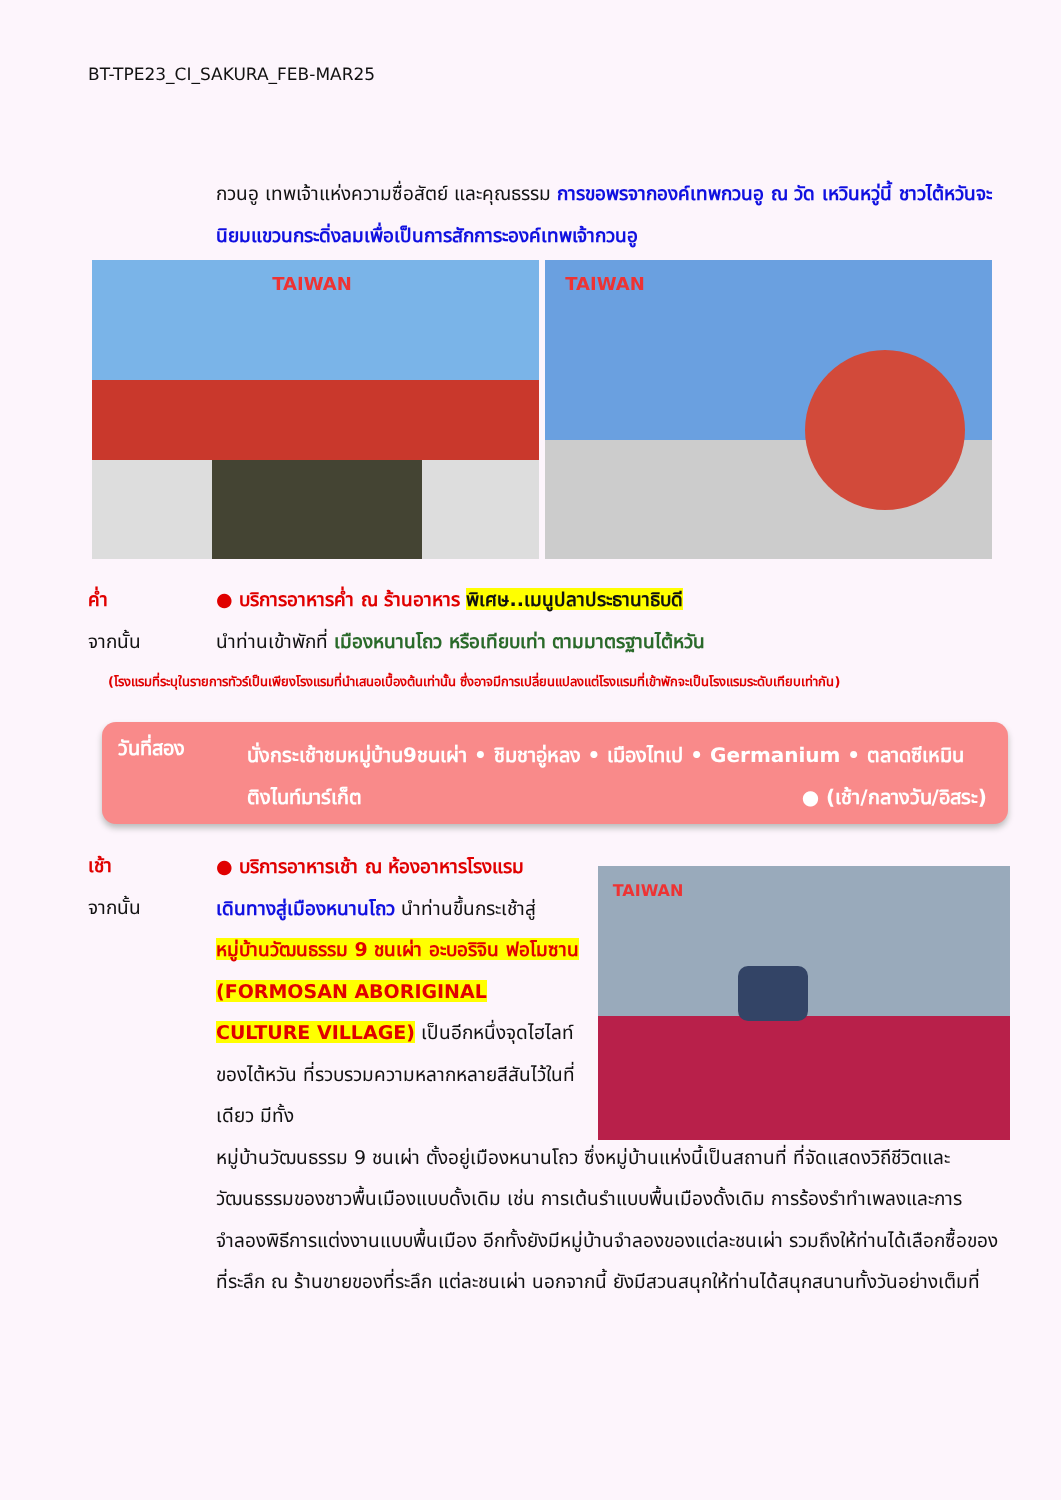BT-TPE23_CI_SAKURA_FEB-MAR25
กวนอู เทพเจ้าแห่งความซื่อสัตย์ และคุณธรรม การขอพรจากองค์เทพกวนอู ณ วัด เหวินหวู่นี้ ชาวไต้หวันจะนิยมแขวนกระดิ่งลมเพื่อเป็นการสักการะองค์เทพเจ้ากวนอู
TAIWAN
TAIWAN
ค่ำ ● บริการอาหารค่ำ ณ ร้านอาหาร พิเศษ..เมนูปลาประธานาธิบดี
จากนั้น นำท่านเข้าพักที่ เมืองหนานโถว หรือเทียบเท่า ตามมาตรฐานไต้หวัน
(โรงแรมที่ระบุในรายการทัวร์เป็นเพียงโรงแรมที่นำเสนอเบื้องต้นเท่านั้น ซึ่งอาจมีการเปลี่ยนแปลงแต่โรงแรมที่เข้าพักจะเป็นโรงแรมระดับเทียบเท่ากัน)
วันที่สอง
นั่งกระเช้าชมหมู่บ้าน9ชนเผ่า • ชิมชาอู่หลง • เมืองไทเป • Germanium • ตลาดซีเหมินติงไนท์มาร์เก็ต ● (เช้า/กลางวัน/อิสระ)
เช้า
จากนั้น
TAIWAN
● บริการอาหารเช้า ณ ห้องอาหารโรงแรม
เดินทางสู่เมืองหนานโถว นำท่านขึ้นกระเช้าสู่ หมู่บ้านวัฒนธรรม 9 ชนเผ่า อะบอริจิน ฟอโมซาน (FORMOSAN ABORIGINAL CULTURE VILLAGE) เป็นอีกหนึ่งจุดไฮไลท์ของไต้หวัน ที่รวบรวมความหลากหลายสีสันไว้ในที่เดียว มีทั้ง
หมู่บ้านวัฒนธรรม 9 ชนเผ่า ตั้งอยู่เมืองหนานโถว ซึ่งหมู่บ้านแห่งนี้เป็นสถานที่ ที่จัดแสดงวิถีชีวิตและวัฒนธรรมของชาวพื้นเมืองแบบดั้งเดิม เช่น การเต้นรำแบบพื้นเมืองดั้งเดิม การร้องรำทำเพลงและการจำลองพิธีการแต่งงานแบบพื้นเมือง อีกทั้งยังมีหมู่บ้านจำลองของแต่ละชนเผ่า รวมถึงให้ท่านได้เลือกซื้อของที่ระลึก ณ ร้านขายของที่ระลึก แต่ละชนเผ่า นอกจากนี้ ยังมีสวนสนุกให้ท่านได้สนุกสนานทั้งวันอย่างเต็มที่